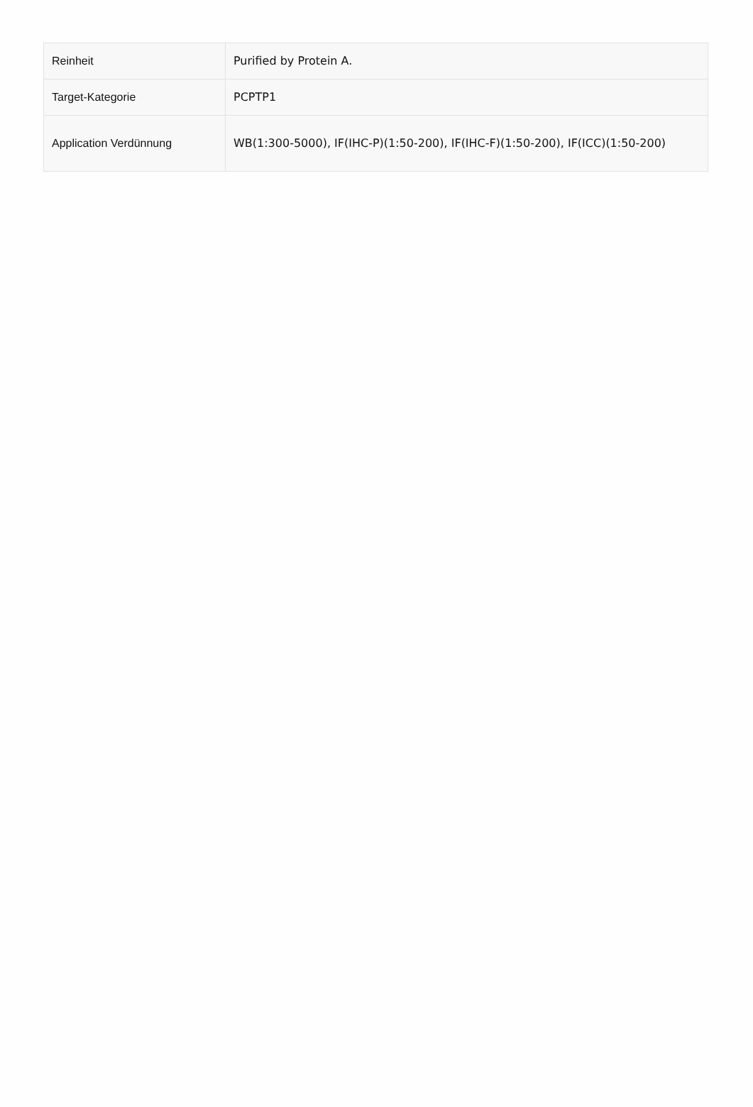| Reinheit | Purified by Protein A. |
| Target-Kategorie | PCPTP1 |
| Application Verdünnung | WB(1:300-5000), IF(IHC-P)(1:50-200), IF(IHC-F)(1:50-200), IF(ICC)(1:50-200) |